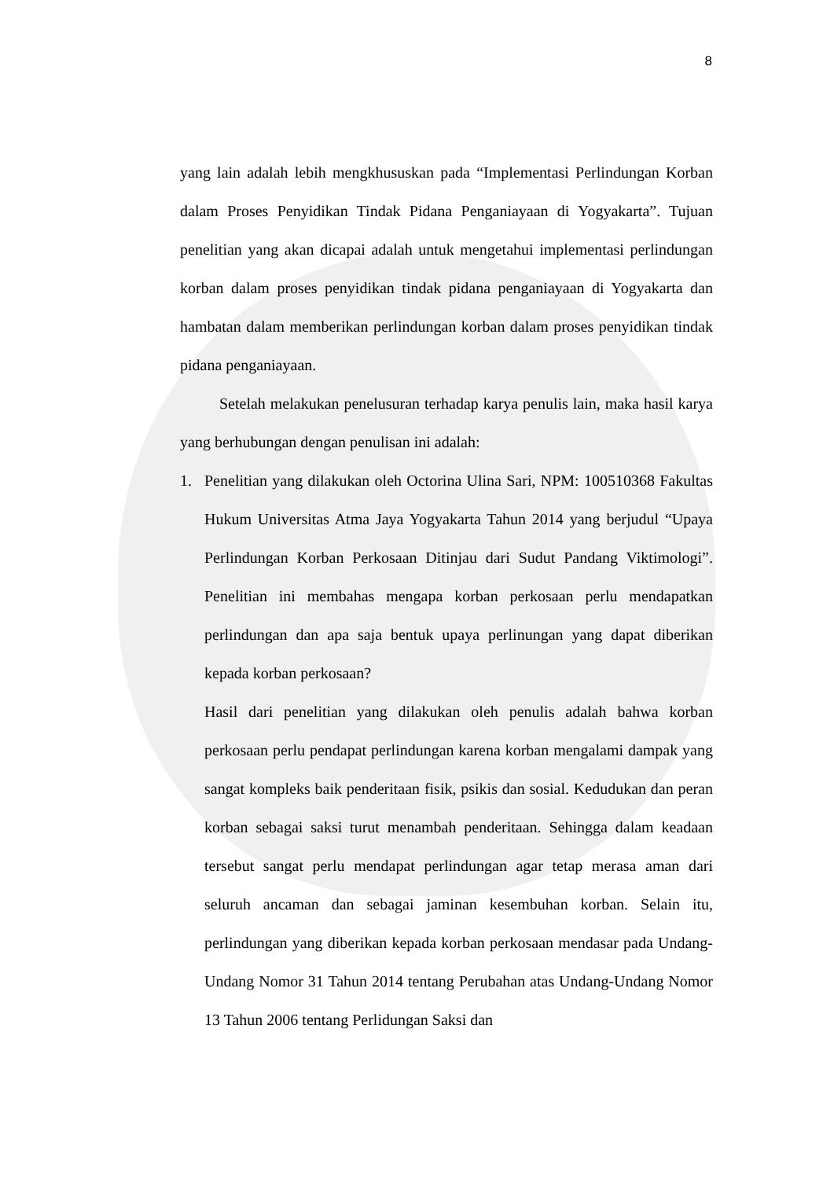8
yang lain adalah lebih mengkhususkan pada “Implementasi Perlindungan Korban dalam Proses Penyidikan Tindak Pidana Penganiayaan di Yogyakarta”. Tujuan penelitian yang akan dicapai adalah untuk mengetahui implementasi perlindungan korban dalam proses penyidikan tindak pidana penganiayaan di Yogyakarta dan hambatan dalam memberikan perlindungan korban dalam proses penyidikan tindak pidana penganiayaan.
Setelah melakukan penelusuran terhadap karya penulis lain, maka hasil karya yang berhubungan dengan penulisan ini adalah:
1. Penelitian yang dilakukan oleh Octorina Ulina Sari, NPM: 100510368 Fakultas Hukum Universitas Atma Jaya Yogyakarta Tahun 2014 yang berjudul “Upaya Perlindungan Korban Perkosaan Ditinjau dari Sudut Pandang Viktimologi”. Penelitian ini membahas mengapa korban perkosaan perlu mendapatkan perlindungan dan apa saja bentuk upaya perlinungan yang dapat diberikan kepada korban perkosaan?
Hasil dari penelitian yang dilakukan oleh penulis adalah bahwa korban perkosaan perlu pendapat perlindungan karena korban mengalami dampak yang sangat kompleks baik penderitaan fisik, psikis dan sosial. Kedudukan dan peran korban sebagai saksi turut menambah penderitaan. Sehingga dalam keadaan tersebut sangat perlu mendapat perlindungan agar tetap merasa aman dari seluruh ancaman dan sebagai jaminan kesembuhan korban. Selain itu, perlindungan yang diberikan kepada korban perkosaan mendasar pada Undang-Undang Nomor 31 Tahun 2014 tentang Perubahan atas Undang-Undang Nomor 13 Tahun 2006 tentang Perlidungan Saksi dan